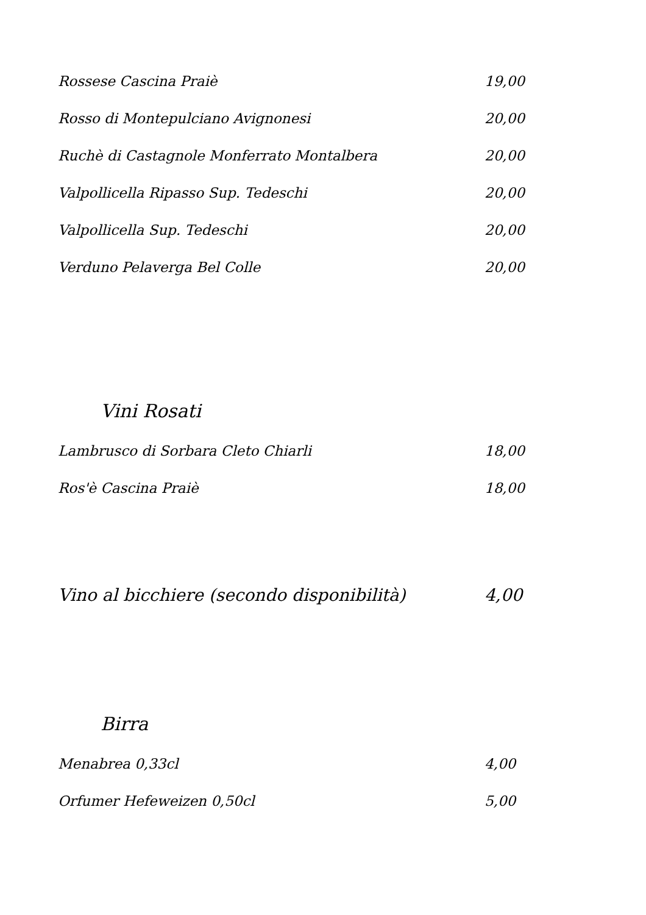Rossese Cascina Praiè 19,00
Rosso di Montepulciano Avignonesi 20,00
Ruchè di Castagnole Monferrato Montalbera 20,00
Valpollicella Ripasso Sup. Tedeschi 20,00
Valpollicella Sup. Tedeschi 20,00
Verduno Pelaverga Bel Colle 20,00
Vini Rosati
Lambrusco di Sorbara Cleto Chiarli 18,00
Ros'è Cascina Praiè 18,00
Vino al bicchiere (secondo disponibilità) 4,00
Birra
Menabrea 0,33cl 4,00
Orfumer Hefeweizen 0,50cl 5,00